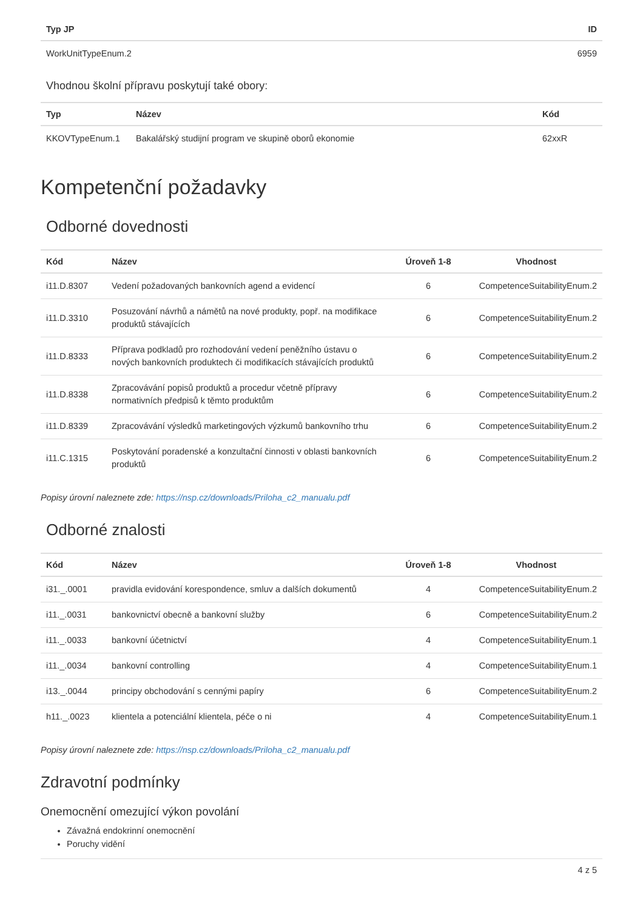| Typ JP | ID |
| --- | --- |
| WorkUnitTypeEnum.2 | 6959 |
Vhodnou školní přípravu poskytují také obory:
| Typ | Název | Kód |
| --- | --- | --- |
| KKOVTypeEnum.1 | Bakalářský studijní program ve skupině oborů ekonomie | 62xxR |
Kompetenční požadavky
Odborné dovednosti
| Kód | Název | Úroveň 1-8 | Vhodnost |
| --- | --- | --- | --- |
| i11.D.8307 | Vedení požadovaných bankovních agend a evidencí | 6 | CompetenceSuitabilityEnum.2 |
| i11.D.3310 | Posuzování návrhů a námětů na nové produkty, popř. na modifikace produktů stávajících | 6 | CompetenceSuitabilityEnum.2 |
| i11.D.8333 | Příprava podkladů pro rozhodování vedení peněžního ústavu o nových bankovních produktech či modifikacích stávajících produktů | 6 | CompetenceSuitabilityEnum.2 |
| i11.D.8338 | Zpracovávání popisů produktů a procedur včetně přípravy normativních předpisů k těmto produktům | 6 | CompetenceSuitabilityEnum.2 |
| i11.D.8339 | Zpracovávání výsledků marketingových výzkumů bankovního trhu | 6 | CompetenceSuitabilityEnum.2 |
| i11.C.1315 | Poskytování poradenské a konzultační činnosti v oblasti bankovních produktů | 6 | CompetenceSuitabilityEnum.2 |
Popisy úrovní naleznete zde: https://nsp.cz/downloads/Priloha_c2_manualu.pdf
Odborné znalosti
| Kód | Název | Úroveň 1-8 | Vhodnost |
| --- | --- | --- | --- |
| i31._.0001 | pravidla evidování korespondence, smluv a dalších dokumentů | 4 | CompetenceSuitabilityEnum.2 |
| i11._.0031 | bankovnictví obecně a bankovní služby | 6 | CompetenceSuitabilityEnum.2 |
| i11._.0033 | bankovní účetnictví | 4 | CompetenceSuitabilityEnum.1 |
| i11._.0034 | bankovní controlling | 4 | CompetenceSuitabilityEnum.1 |
| i13._.0044 | principy obchodování s cennými papíry | 6 | CompetenceSuitabilityEnum.2 |
| h11._.0023 | klientela a potenciální klientela, péče o ni | 4 | CompetenceSuitabilityEnum.1 |
Popisy úrovní naleznete zde: https://nsp.cz/downloads/Priloha_c2_manualu.pdf
Zdravotní podmínky
Onemocnění omezující výkon povolání
Závažná endokrinní onemocnění
Poruchy vidění
4 z 5